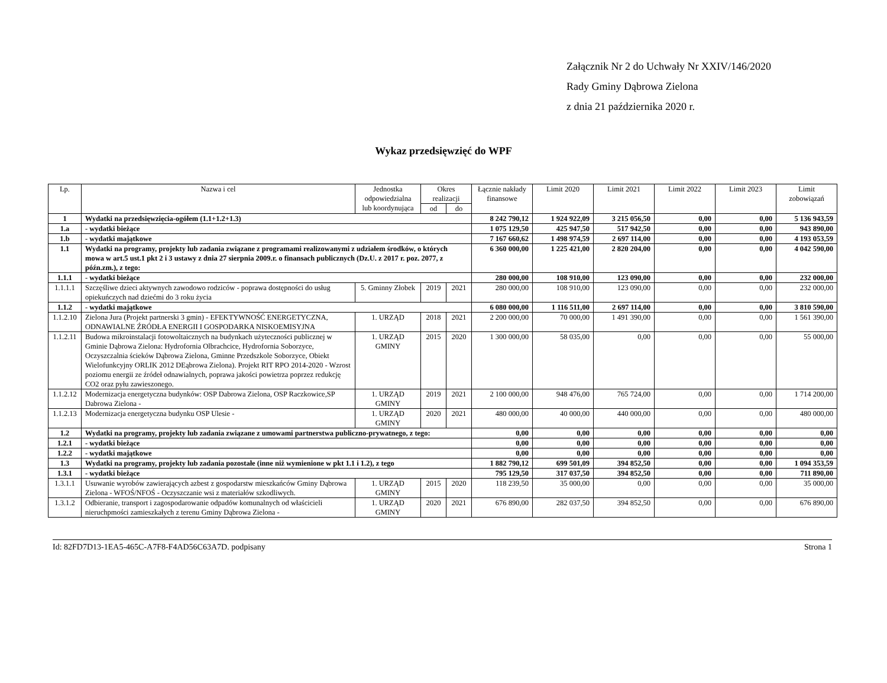Załącznik Nr 2 do Uchwały Nr XXIV/146/2020
Rady Gminy Dąbrowa Zielona
z dnia 21 października 2020 r.
Wykaz przedsięwzięć do WPF
| Lp. | Nazwa i cel | Jednostka odpowiedzialna lub koordynująca | Okres realizacji | | Łącznie nakłady finansowe | Limit 2020 | Limit 2021 | Limit 2022 | Limit 2023 | Limit zobowiązań |
| --- | --- | --- | --- | --- | --- | --- | --- | --- | --- | --- |
| | | | od | do | | | | | | |
| 1 | Wydatki na przedsięwzięcia-ogółem (1.1+1.2+1.3) | | | | 8 242 790,12 | 1 924 922,09 | 3 215 056,50 | 0,00 | 0,00 | 5 136 943,59 |
| 1.a | - wydatki bieżące | | | | 1 075 129,50 | 425 947,50 | 517 942,50 | 0,00 | 0,00 | 943 890,00 |
| 1.b | - wydatki majątkowe | | | | 7 167 660,62 | 1 498 974,59 | 2 697 114,00 | 0,00 | 0,00 | 4 193 053,59 |
| 1.1 | Wydatki na programy, projekty lub zadania związane z programami realizowanymi z udziałem środków, o których mowa w art.5 ust.1 pkt 2 i 3 ustawy z dnia 27 sierpnia 2009.r. o finansach publicznych (Dz.U. z 2017 r. poz. 2077, z późn.zm.), z tego: | | | | 6 360 000,00 | 1 225 421,00 | 2 820 204,00 | 0,00 | 0,00 | 4 042 590,00 |
| 1.1.1 | - wydatki bieżące | | | | 280 000,00 | 108 910,00 | 123 090,00 | 0,00 | 0,00 | 232 000,00 |
| 1.1.1.1 | Szczęśliwe dzieci aktywnych zawodowo rodziców - poprawa dostępności do usług opiekuńczych nad dziećmi do 3 roku życia | 5. Gminny Złobek | 2019 | 2021 | 280 000,00 | 108 910,00 | 123 090,00 | 0,00 | 0,00 | 232 000,00 |
| 1.1.2 | - wydatki majątkowe | | | | 6 080 000,00 | 1 116 511,00 | 2 697 114,00 | 0,00 | 0,00 | 3 810 590,00 |
| 1.1.2.10 | Zielona Jura (Projekt partnerski 3 gmin) - EFEKTYWNOŚĆ ENERGETYCZNA, ODNAWIALNE ŹRÓDŁA ENERGII I GOSPODARKA NISKOEMISYJNA | 1. URZĄD | 2018 | 2021 | 2 200 000,00 | 70 000,00 | 1 491 390,00 | 0,00 | 0,00 | 1 561 390,00 |
| 1.1.2.11 | Budowa mikroinstalacji fotowoltaicznych na budynkach użyteczności publicznej w Gminie Dąbrowa Zielona: Hydrofornia Olbrachcice, Hydrofornia Soborzyce, Oczyszczalnia ścieków Dąbrowa Zielona, Gminne Przedszkole Soborzyce, Obiekt Wielofunkcyjny ORLIK 2012 DEąbrowa Zielona). Projekt RIT RPO 2014-2020 - Wzrost poziomu energii ze źródeł odnawialnych, poprawa jakości powietrza poprzez redukcję CO2 oraz pyłu zawieszonego. | 1. URZĄD GMINY | 2015 | 2020 | 1 300 000,00 | 58 035,00 | 0,00 | 0,00 | 0,00 | 55 000,00 |
| 1.1.2.12 | Modernizacja energetyczna budynków: OSP Dabrowa Zielona, OSP Raczkowice,SP Dabrowa Zielona - | 1. URZĄD GMINY | 2019 | 2021 | 2 100 000,00 | 948 476,00 | 765 724,00 | 0,00 | 0,00 | 1 714 200,00 |
| 1.1.2.13 | Modernizacja energetyczna budynku OSP Ulesie - | 1. URZĄD GMINY | 2020 | 2021 | 480 000,00 | 40 000,00 | 440 000,00 | 0,00 | 0,00 | 480 000,00 |
| 1.2 | Wydatki na programy, projekty lub zadania związane z umowami partnerstwa publiczno-prywatnego, z tego: | | | | 0,00 | 0,00 | 0,00 | 0,00 | 0,00 | 0,00 |
| 1.2.1 | - wydatki bieżące | | | | 0,00 | 0,00 | 0,00 | 0,00 | 0,00 | 0,00 |
| 1.2.2 | - wydatki majątkowe | | | | 0,00 | 0,00 | 0,00 | 0,00 | 0,00 | 0,00 |
| 1.3 | Wydatki na programy, projekty lub zadania pozostałe (inne niż wymienione w pkt 1.1 i 1.2), z tego | | | | 1 882 790,12 | 699 501,09 | 394 852,50 | 0,00 | 0,00 | 1 094 353,59 |
| 1.3.1 | - wydatki bieżące | | | | 795 129,50 | 317 037,50 | 394 852,50 | 0,00 | 0,00 | 711 890,00 |
| 1.3.1.1 | Usuwanie wyrobów zawierających azbest z gospodarstw mieszkańców Gminy Dąbrowa Zielona - WFOŚ/NFOŚ - Oczyszczanie wsi z materiałów szkodliwych. | 1. URZĄD GMINY | 2015 | 2020 | 118 239,50 | 35 000,00 | 0,00 | 0,00 | 0,00 | 35 000,00 |
| 1.3.1.2 | Odbieranie, transport i zagospodarowanie odpadów komunalnych od właścicieli nieruchpmości zamieszkałych z terenu Gminy Dąbrowa Zielona - | 1. URZĄD GMINY | 2020 | 2021 | 676 890,00 | 282 037,50 | 394 852,50 | 0,00 | 0,00 | 676 890,00 |
Id: 82FD7D13-1EA5-465C-A7F8-F4AD56C63A7D. podpisany Strona 1